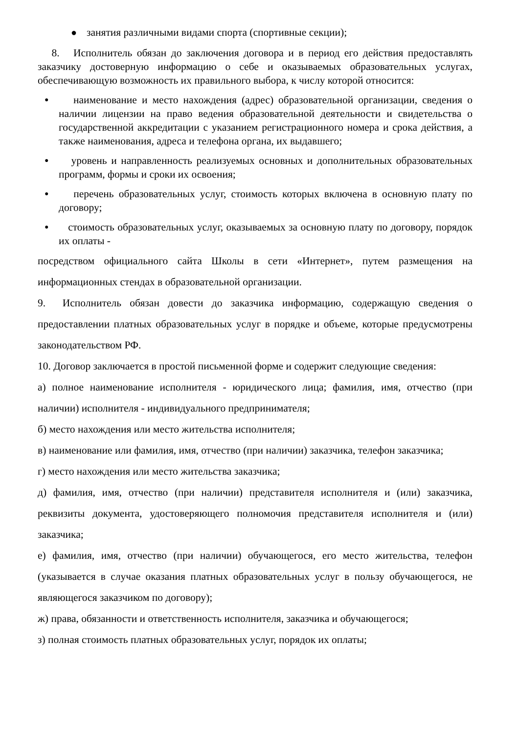● занятия различными видами спорта (спортивные секции);
8. Исполнитель обязан до заключения договора и в период его действия предоставлять заказчику достоверную информацию о себе и оказываемых образовательных услугах, обеспечивающую возможность их правильного выбора, к числу которой относится:
● наименование и место нахождения (адрес) образовательной организации, сведения о наличии лицензии на право ведения образовательной деятельности и свидетельства о государственной аккредитации с указанием регистрационного номера и срока действия, а также наименования, адреса и телефона органа, их выдавшего;
● уровень и направленность реализуемых основных и дополнительных образовательных программ, формы и сроки их освоения;
● перечень образовательных услуг, стоимость которых включена в основную плату по договору;
● стоимость образовательных услуг, оказываемых за основную плату по договору, порядок их оплаты -
посредством официального сайта Школы в сети «Интернет», путем размещения на информационных стендах в образовательной организации.
9. Исполнитель обязан довести до заказчика информацию, содержащую сведения о предоставлении платных образовательных услуг в порядке и объеме, которые предусмотрены законодательством РФ.
10. Договор заключается в простой письменной форме и содержит следующие сведения:
а) полное наименование исполнителя - юридического лица; фамилия, имя, отчество (при наличии) исполнителя - индивидуального предпринимателя;
б) место нахождения или место жительства исполнителя;
в) наименование или фамилия, имя, отчество (при наличии) заказчика, телефон заказчика;
г) место нахождения или место жительства заказчика;
д) фамилия, имя, отчество (при наличии) представителя исполнителя и (или) заказчика, реквизиты документа, удостоверяющего полномочия представителя исполнителя и (или) заказчика;
е) фамилия, имя, отчество (при наличии) обучающегося, его место жительства, телефон (указывается в случае оказания платных образовательных услуг в пользу обучающегося, не являющегося заказчиком по договору);
ж) права, обязанности и ответственность исполнителя, заказчика и обучающегося;
з) полная стоимость платных образовательных услуг, порядок их оплаты;